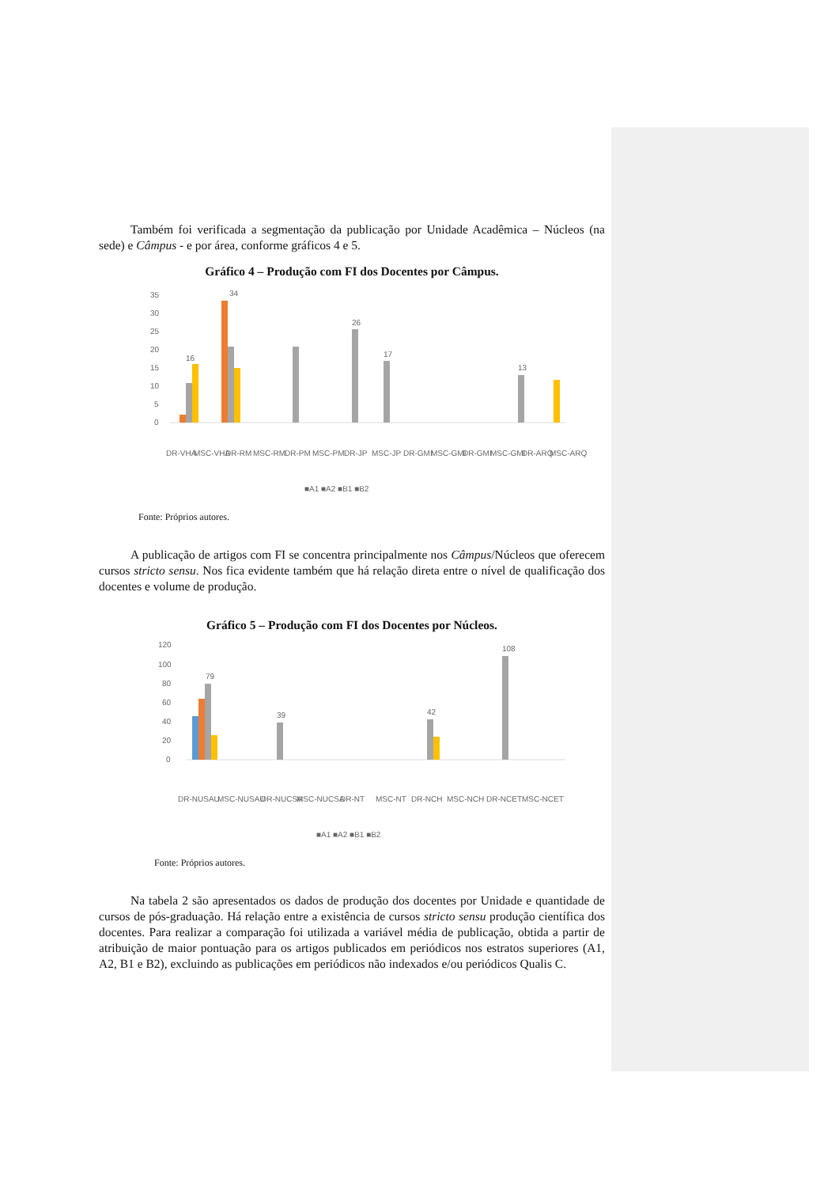Também foi verificada a segmentação da publicação por Unidade Acadêmica – Núcleos (na sede) e Câmpus - e por área, conforme gráficos 4 e 5.
Gráfico 4 – Produção com FI dos Docentes por Câmpus.
35
30
25
20
15
10
5
0
16
34
26
17
13
DR-VHA
MSC-VHA
DR-RM
MSC-RM
DR-PM
MSC-PM
DR-JP
MSC-JP
DR-GMI
MSC-GMI
DR-GMI
MSC-GMI
DR-ARQ
MSC-ARQ
■A1 ■A2 ■B1 ■B2
Fonte: Próprios autores.
A publicação de artigos com FI se concentra principalmente nos Câmpus/Núcleos que oferecem cursos stricto sensu. Nos fica evidente também que há relação direta entre o nível de qualificação dos docentes e volume de produção.
Gráfico 5 – Produção com FI dos Docentes por Núcleos.
120
100
80
60
40
20
0
79
39
42
108
DR-NUSAU
MSC-NUSAU
DR-NUCSA
MSC-NUCSA
DR-NT
MSC-NT
DR-NCH
MSC-NCH
DR-NCET
MSC-NCET
■A1 ■A2 ■B1 ■B2
Fonte: Próprios autores.
Na tabela 2 são apresentados os dados de produção dos docentes por Unidade e quantidade de cursos de pós-graduação. Há relação entre a existência de cursos stricto sensu produção científica dos docentes. Para realizar a comparação foi utilizada a variável média de publicação, obtida a partir de atribuição de maior pontuação para os artigos publicados em periódicos nos estratos superiores (A1, A2, B1 e B2), excluindo as publicações em periódicos não indexados e/ou periódicos Qualis C.